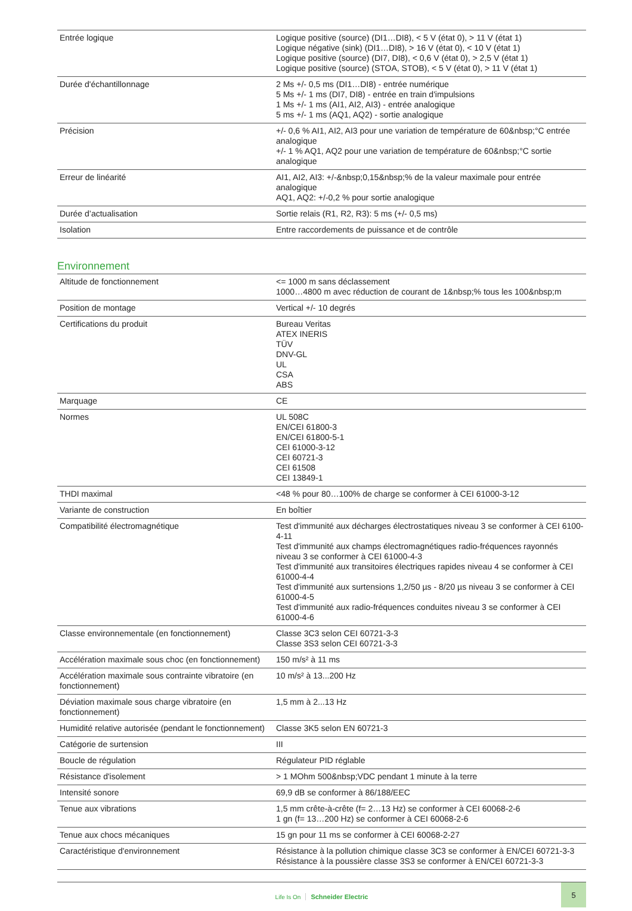| Entrée logique | Logique positive (source) (DI1…DI8), < 5 V (état 0), > 11 V (état 1) Logique négative (sink) (DI1…DI8), > 16 V (état 0), < 10 V (état 1) Logique positive (source) (DI7, DI8), < 0,6 V (état 0), > 2,5 V (état 1) Logique positive (source) (STOA, STOB), < 5 V (état 0), > 11 V (état 1) |
| Durée d'échantillonnage | 2 Ms +/- 0,5 ms (DI1…DI8) - entrée numérique 5 Ms +/- 1 ms (DI7, DI8) - entrée en train d'impulsions 1 Ms +/- 1 ms (AI1, AI2, AI3) - entrée analogique 5 ms +/- 1 ms (AQ1, AQ2) - sortie analogique |
| Précision | +/- 0,6 % AI1, AI2, AI3 pour une variation de température de 60&nbsp;°C entrée analogique +/- 1 % AQ1, AQ2 pour une variation de température de 60&nbsp;°C sortie analogique |
| Erreur de linéarité | AI1, AI2, AI3: +/-&nbsp;0,15&nbsp;% de la valeur maximale pour entrée analogique AQ1, AQ2: +/-0,2 % pour sortie analogique |
| Durée d’actualisation | Sortie relais (R1, R2, R3): 5 ms (+/- 0,5 ms) |
| Isolation | Entre raccordements de puissance et de contrôle |
Environnement
| Altitude de fonctionnement | <= 1000 m sans déclassement 1000…4800 m avec réduction de courant de 1&nbsp;% tous les 100&nbsp;m |
| Position de montage | Vertical +/- 10 degrés |
| Certifications du produit | Bureau Veritas ATEX INERIS TÜV DNV-GL UL CSA ABS |
| Marquage | CE |
| Normes | UL 508C EN/CEI 61800-3 EN/CEI 61800-5-1 CEI 61000-3-12 CEI 60721-3 CEI 61508 CEI 13849-1 |
| THDI maximal | <48 % pour 80…100% de charge se conformer à CEI 61000-3-12 |
| Variante de construction | En boîtier |
| Compatibilité électromagnétique | Test d'immunité aux décharges électrostatiques niveau 3 se conformer à CEI 6100-4-11 Test d'immunité aux champs électromagnétiques radio-fréquences rayonnés niveau 3 se conformer à CEI 61000-4-3 Test d'immunité aux transitoires électriques rapides niveau 4 se conformer à CEI 61000-4-4 Test d'immunité aux surtensions 1,2/50 µs - 8/20 µs niveau 3 se conformer à CEI 61000-4-5 Test d'immunité aux radio-fréquences conduites niveau 3 se conformer à CEI 61000-4-6 |
| Classe environnementale (en fonctionnement) | Classe 3C3 selon CEI 60721-3-3 Classe 3S3 selon CEI 60721-3-3 |
| Accélération maximale sous choc (en fonctionnement) | 150 m/s² à 11 ms |
| Accélération maximale sous contrainte vibratoire (en fonctionnement) | 10 m/s² à 13...200 Hz |
| Déviation maximale sous charge vibratoire (en fonctionnement) | 1,5 mm à 2...13 Hz |
| Humidité relative autorisée (pendant le fonctionnement) | Classe 3K5 selon EN 60721-3 |
| Catégorie de surtension | III |
| Boucle de régulation | Régulateur PID réglable |
| Résistance d'isolement | > 1 MOhm 500&nbsp;VDC pendant 1 minute à la terre |
| Intensité sonore | 69,9 dB se conformer à 86/188/EEC |
| Tenue aux vibrations | 1,5 mm crête-à-crête (f= 2…13 Hz) se conformer à CEI 60068-2-6 1 gn (f= 13…200 Hz) se conformer à CEI 60068-2-6 |
| Tenue aux chocs mécaniques | 15 gn pour 11 ms se conformer à CEI 60068-2-27 |
| Caractéristique d'environnement | Résistance à la pollution chimique classe 3C3 se conformer à EN/CEI 60721-3-3 Résistance à la poussière classe 3S3 se conformer à EN/CEI 60721-3-3 |
Life Is On Schneider Electric
5